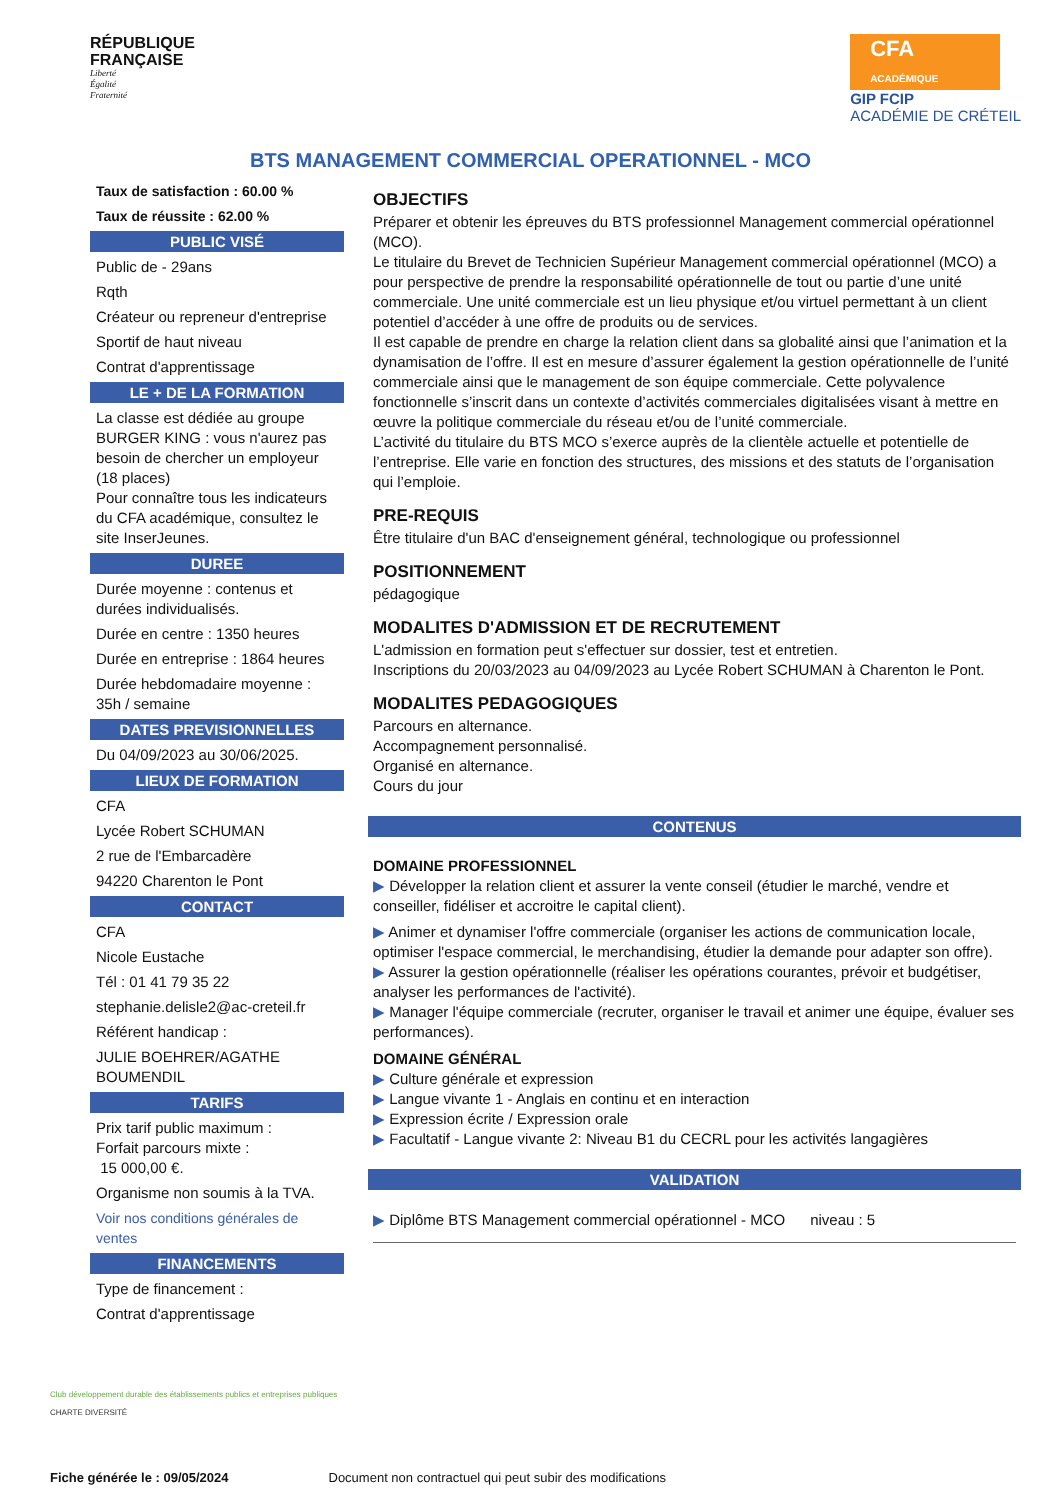RÉPUBLIQUE
FRANÇAISE
Liberté
Égalité
Fraternité
CFA
ACADÉMIQUE
GIP FCIP
ACADÉMIE DE CRÉTEIL
BTS MANAGEMENT COMMERCIAL OPERATIONNEL - MCO
Taux de satisfaction : 60.00 %
Taux de réussite : 62.00 %
PUBLIC VISÉ
Public de - 29ans
Rqth
Créateur ou repreneur d'entreprise
Sportif de haut niveau
Contrat d'apprentissage
LE + DE LA FORMATION
La classe est dédiée au groupe BURGER KING : vous n'aurez pas besoin de chercher un employeur (18 places)
Pour connaître tous les indicateurs du CFA académique, consultez le site InserJeunes.
DUREE
Durée moyenne : contenus et durées individualisés.
Durée en centre : 1350 heures
Durée en entreprise : 1864 heures
Durée hebdomadaire moyenne : 35h / semaine
DATES PREVISIONNELLES
Du 04/09/2023 au 30/06/2025.
LIEUX DE FORMATION
CFA
Lycée Robert SCHUMAN
2 rue de l'Embarcadère
94220 Charenton le Pont
CONTACT
CFA
Nicole Eustache
Tél : 01 41 79 35 22
stephanie.delisle2@ac-creteil.fr
Référent handicap :
JULIE BOEHRER/AGATHE BOUMENDIL
TARIFS
Prix tarif public maximum :
Forfait parcours mixte :
15 000,00 €.
Organisme non soumis à la TVA.
Voir nos conditions générales de ventes
FINANCEMENTS
Type de financement :
Contrat d'apprentissage
OBJECTIFS
Préparer et obtenir les épreuves du BTS professionnel Management commercial opérationnel (MCO).
Le titulaire du Brevet de Technicien Supérieur Management commercial opérationnel (MCO) a pour perspective de prendre la responsabilité opérationnelle de tout ou partie d’une unité commerciale. Une unité commerciale est un lieu physique et/ou virtuel permettant à un client potentiel d’accéder à une offre de produits ou de services.
Il est capable de prendre en charge la relation client dans sa globalité ainsi que l’animation et la dynamisation de l’offre. Il est en mesure d’assurer également la gestion opérationnelle de l’unité commerciale ainsi que le management de son équipe commerciale. Cette polyvalence fonctionnelle s’inscrit dans un contexte d’activités commerciales digitalisées visant à mettre en œuvre la politique commerciale du réseau et/ou de l’unité commerciale.
L’activité du titulaire du BTS MCO s’exerce auprès de la clientèle actuelle et potentielle de l’entreprise. Elle varie en fonction des structures, des missions et des statuts de l’organisation qui l’emploie.
PRE-REQUIS
Être titulaire d'un BAC d'enseignement général, technologique ou professionnel
POSITIONNEMENT
pédagogique
MODALITES D'ADMISSION ET DE RECRUTEMENT
L'admission en formation peut s'effectuer sur dossier, test et entretien.
Inscriptions du 20/03/2023 au 04/09/2023 au Lycée Robert SCHUMAN à Charenton le Pont.
MODALITES PEDAGOGIQUES
Parcours en alternance.
Accompagnement personnalisé.
Organisé en alternance.
Cours du jour
CONTENUS
DOMAINE PROFESSIONNEL
▶ Développer la relation client et assurer la vente conseil (étudier le marché, vendre et conseiller, fidéliser et accroitre le capital client).
▶ Animer et dynamiser l'offre commerciale (organiser les actions de communication locale, optimiser l'espace commercial, le merchandising, étudier la demande pour adapter son offre).
▶ Assurer la gestion opérationnelle (réaliser les opérations courantes, prévoir et budgétiser, analyser les performances de l'activité).
▶ Manager l'équipe commerciale (recruter, organiser le travail et animer une équipe, évaluer ses performances).
DOMAINE GÉNÉRAL
▶ Culture générale et expression
▶ Langue vivante 1 - Anglais en continu et en interaction
▶ Expression écrite / Expression orale
▶ Facultatif - Langue vivante 2: Niveau B1 du CECRL pour les activités langagières
VALIDATION
▶ Diplôme BTS Management commercial opérationnel - MCO niveau : 5
Club développement durable des établissements publics et entreprises publiques
CHARTE DIVERSITÉ
Fiche générée le : 09/05/2024 Document non contractuel qui peut subir des modifications